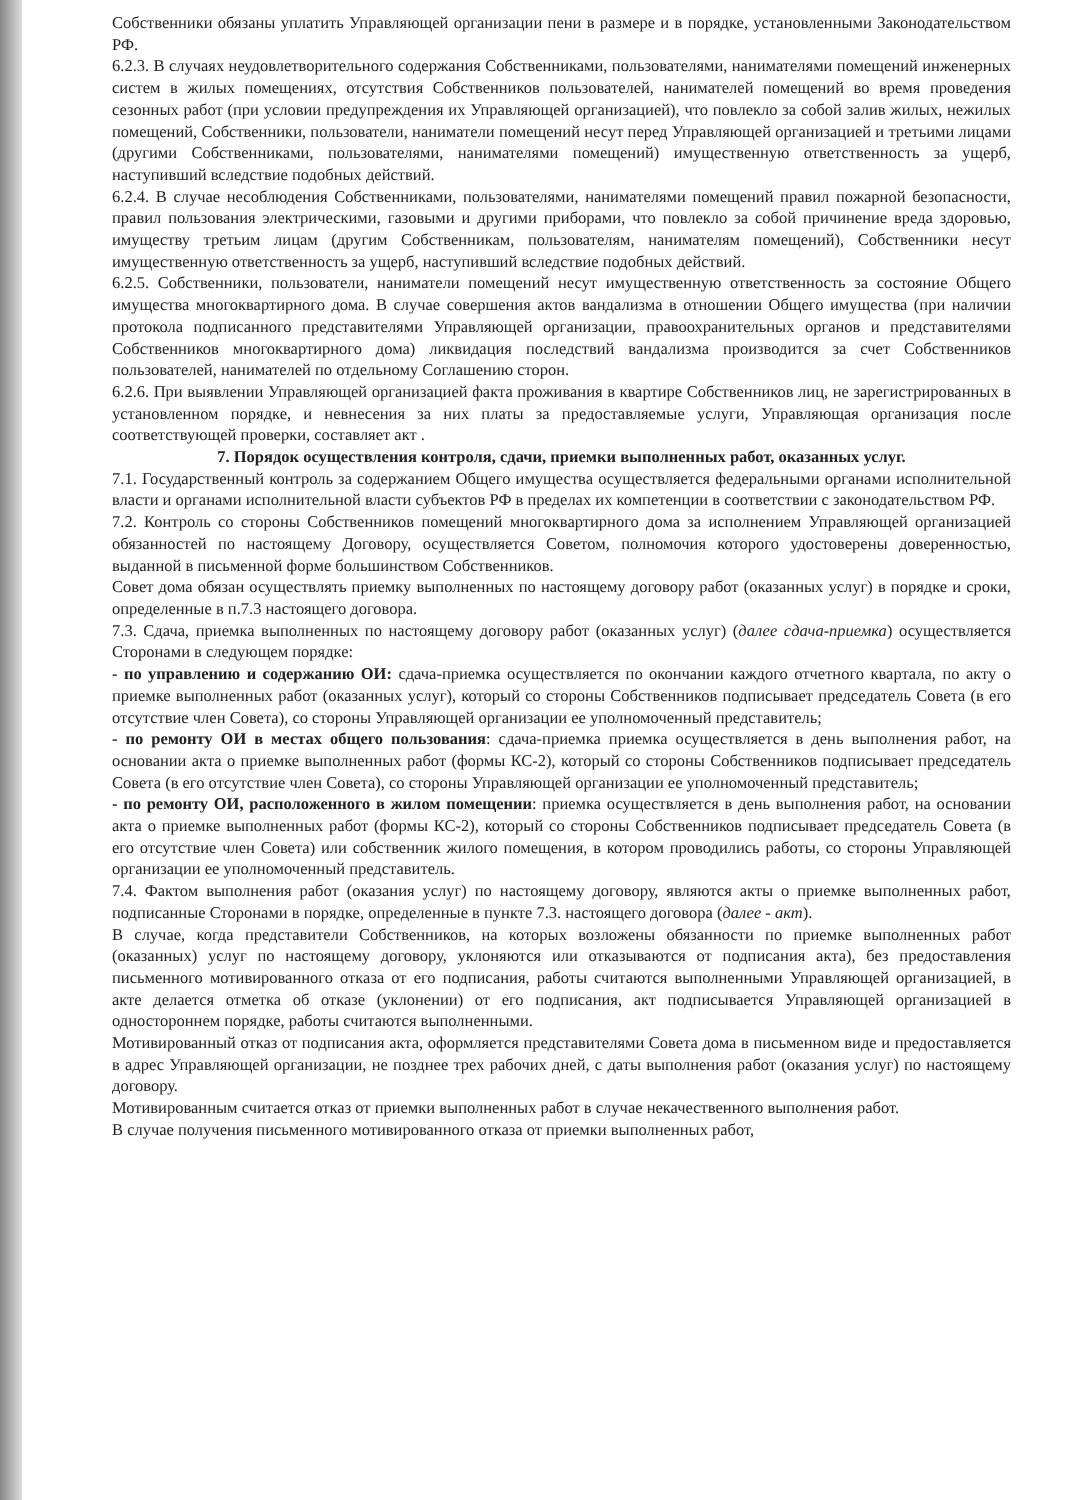Собственники обязаны уплатить Управляющей организации пени в размере и в порядке, установленными Законодательством РФ.
6.2.3. В случаях неудовлетворительного содержания Собственниками, пользователями, нанимателями помещений инженерных систем в жилых помещениях, отсутствия Собственников пользователей, нанимателей помещений во время проведения сезонных работ (при условии предупреждения их Управляющей организацией), что повлекло за собой залив жилых, нежилых помещений, Собственники, пользователи, наниматели помещений несут перед Управляющей организацией и третьими лицами (другими Собственниками, пользователями, нанимателями помещений) имущественную ответственность за ущерб, наступивший вследствие подобных действий.
6.2.4. В случае несоблюдения Собственниками, пользователями, нанимателями помещений правил пожарной безопасности, правил пользования электрическими, газовыми и другими приборами, что повлекло за собой причинение вреда здоровью, имуществу третьим лицам (другим Собственникам, пользователям, нанимателям помещений), Собственники несут имущественную ответственность за ущерб, наступивший вследствие подобных действий.
6.2.5. Собственники, пользователи, наниматели помещений несут имущественную ответственность за состояние Общего имущества многоквартирного дома. В случае совершения актов вандализма в отношении Общего имущества (при наличии протокола подписанного представителями Управляющей организации, правоохранительных органов и представителями Собственников многоквартирного дома) ликвидация последствий вандализма производится за счет Собственников пользователей, нанимателей по отдельному Соглашению сторон.
6.2.6. При выявлении Управляющей организацией факта проживания в квартире Собственников лиц, не зарегистрированных в установленном порядке, и невнесения за них платы за предоставляемые услуги, Управляющая организация после соответствующей проверки, составляет акт .
7. Порядок осуществления контроля, сдачи, приемки выполненных работ, оказанных услуг.
7.1. Государственный контроль за содержанием Общего имущества осуществляется федеральными органами исполнительной власти и органами исполнительной власти субъектов РФ в пределах их компетенции в соответствии с законодательством РФ.
7.2. Контроль со стороны Собственников помещений многоквартирного дома за исполнением Управляющей организацией обязанностей по настоящему Договору, осуществляется Советом, полномочия которого удостоверены доверенностью, выданной в письменной форме большинством Собственников.
Совет дома обязан осуществлять приемку выполненных по настоящему договору работ (оказанных услуг) в порядке и сроки, определенные в п.7.3 настоящего договора.
7.3. Сдача, приемка выполненных по настоящему договору работ (оказанных услуг) (далее сдача-приемка) осуществляется Сторонами в следующем порядке:
- по управлению и содержанию ОИ: сдача-приемка осуществляется по окончании каждого отчетного квартала, по акту о приемке выполненных работ (оказанных услуг), который со стороны Собственников подписывает председатель Совета (в его отсутствие член Совета), со стороны Управляющей организации ее уполномоченный представитель;
- по ремонту ОИ в местах общего пользования: сдача-приемка приемка осуществляется в день выполнения работ, на основании акта о приемке выполненных работ (формы КС-2), который со стороны Собственников подписывает председатель Совета (в его отсутствие член Совета), со стороны Управляющей организации ее уполномоченный представитель;
- по ремонту ОИ, расположенного в жилом помещении: приемка осуществляется в день выполнения работ, на основании акта о приемке выполненных работ (формы КС-2), который со стороны Собственников подписывает председатель Совета (в его отсутствие член Совета) или собственник жилого помещения, в котором проводились работы, со стороны Управляющей организации ее уполномоченный представитель.
7.4. Фактом выполнения работ (оказания услуг) по настоящему договору, являются акты о приемке выполненных работ, подписанные Сторонами в порядке, определенные в пункте 7.3. настоящего договора (далее - акт).
В случае, когда представители Собственников, на которых возложены обязанности по приемке выполненных работ (оказанных) услуг по настоящему договору, уклоняются или отказываются от подписания акта), без предоставления письменного мотивированного отказа от его подписания, работы считаются выполненными Управляющей организацией, в акте делается отметка об отказе (уклонении) от его подписания, акт подписывается Управляющей организацией в одностороннем порядке, работы считаются выполненными.
Мотивированный отказ от подписания акта, оформляется представителями Совета дома в письменном виде и предоставляется в адрес Управляющей организации, не позднее трех рабочих дней, с даты выполнения работ (оказания услуг) по настоящему договору.
Мотивированным считается отказ от приемки выполненных работ в случае некачественного выполнения работ.
В случае получения письменного мотивированного отказа от приемки выполненных работ,